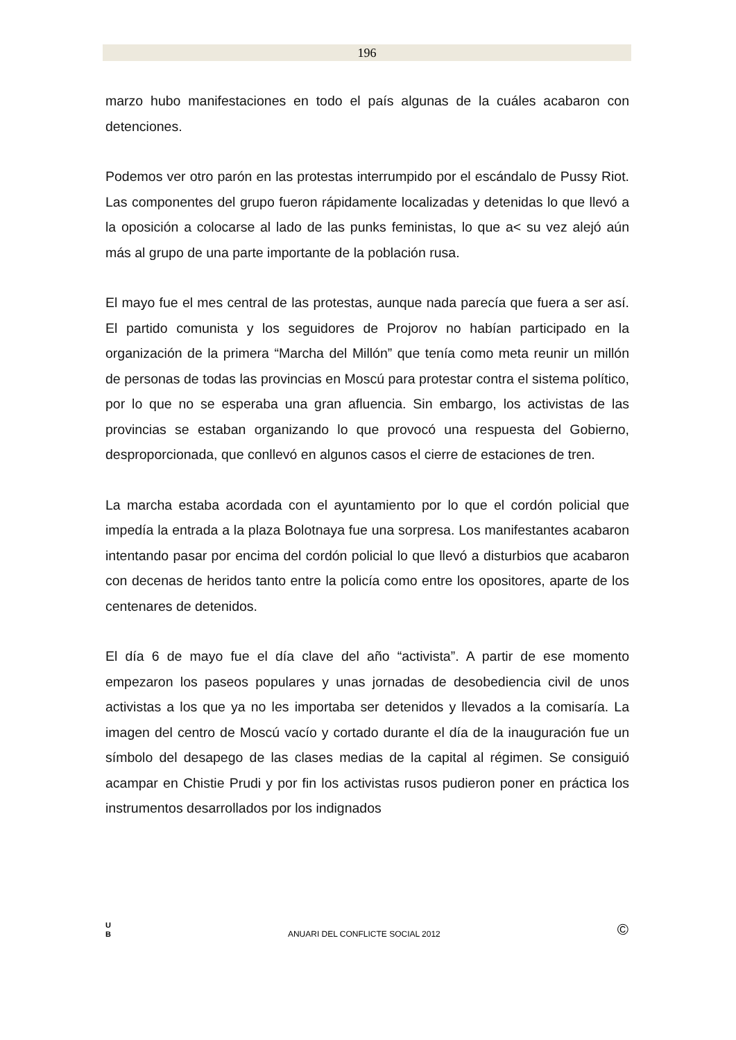196
marzo hubo manifestaciones en todo el país algunas de la cuáles acabaron con detenciones.
Podemos ver otro parón en las protestas interrumpido por el escándalo de Pussy Riot. Las componentes del grupo fueron rápidamente localizadas y detenidas lo que llevó a la oposición a colocarse al lado de las punks feministas, lo que a< su vez alejó aún más al grupo de una parte importante de la población rusa.
El mayo fue el mes central de las protestas, aunque nada parecía que fuera a ser así. El partido comunista y los seguidores de Projorov no habían participado en la organización de la primera “Marcha del Millón” que tenía como meta reunir un millón de personas de todas las provincias en Moscú para protestar contra el sistema político, por lo que no se esperaba una gran afluencia. Sin embargo, los activistas de las provincias se estaban organizando lo que provocó una respuesta del Gobierno, desproporcionada, que conllevó en algunos casos el cierre de estaciones de tren.
La marcha estaba acordada con el ayuntamiento por lo que el cordón policial que impedía la entrada a la plaza Bolotnaya fue una sorpresa. Los manifestantes acabaron intentando pasar por encima del cordón policial lo que llevó a disturbios que acabaron con decenas de heridos tanto entre la policía como entre los opositores, aparte de los centenares de detenidos.
El día 6 de mayo fue el día clave del año “activista”. A partir de ese momento empezaron los paseos populares y unas jornadas de desobediencia civil de unos activistas a los que ya no les importaba ser detenidos y llevados a la comisaría. La imagen del centro de Moscú vacío y cortado durante el día de la inauguración fue un símbolo del desapego de las clases medias de la capital al régimen. Se consiguió acampar en Chistie Prudi y por fin los activistas rusos pudieron poner en práctica los instrumentos desarrollados por los indignados
U
B
ANUARI DEL CONFLICTE SOCIAL 2012
©